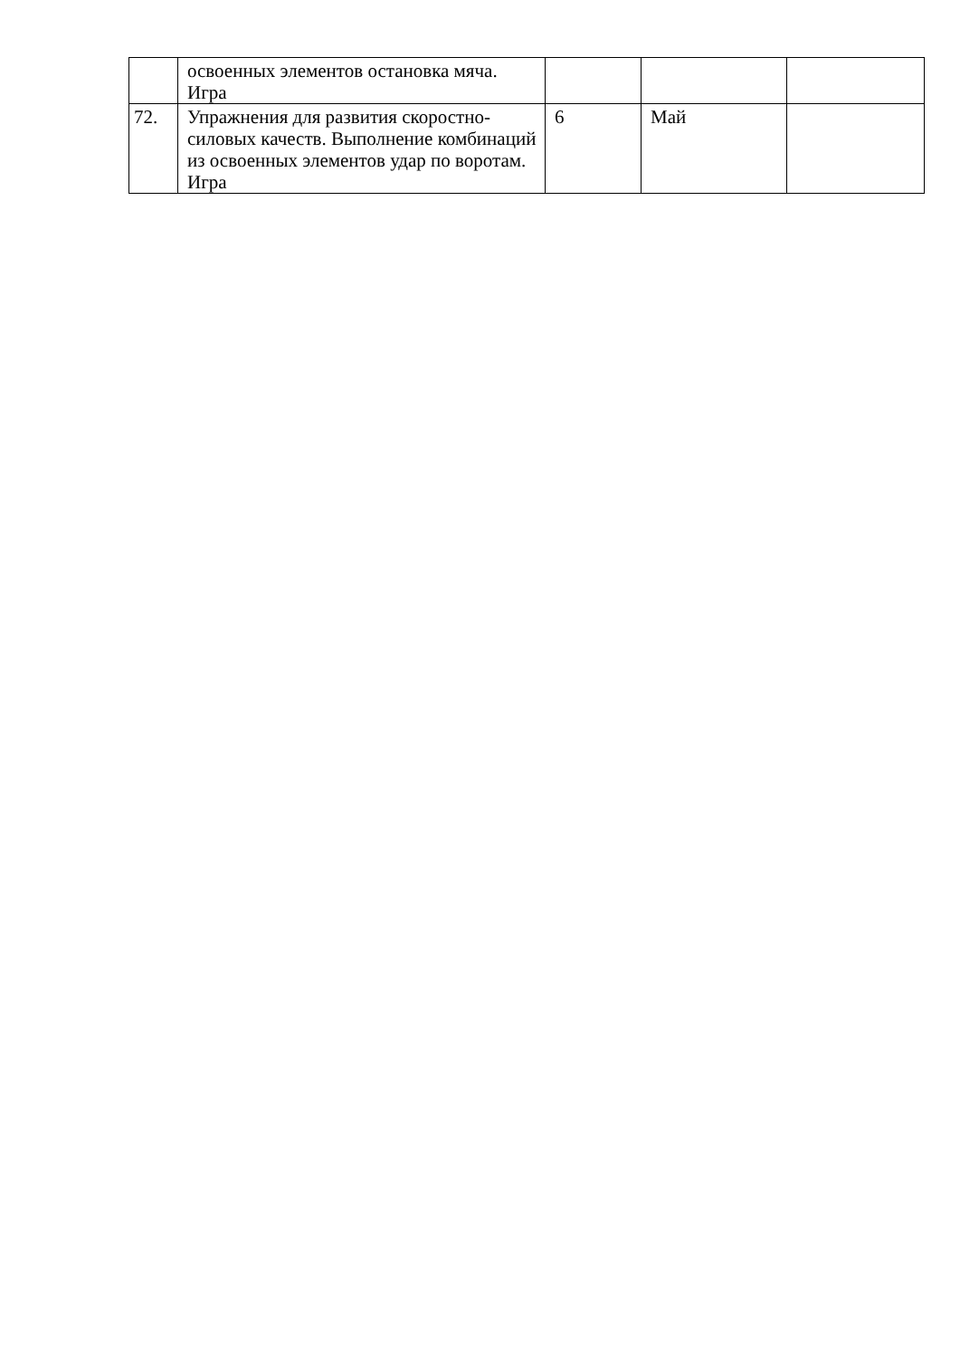| | освоенных элементов остановка мяча. Игра | | | |
| 72. | Упражнения для развития скоростно-силовых качеств. Выполнение комбинаций из освоенных элементов удар по воротам. Игра | 6 | Май | |